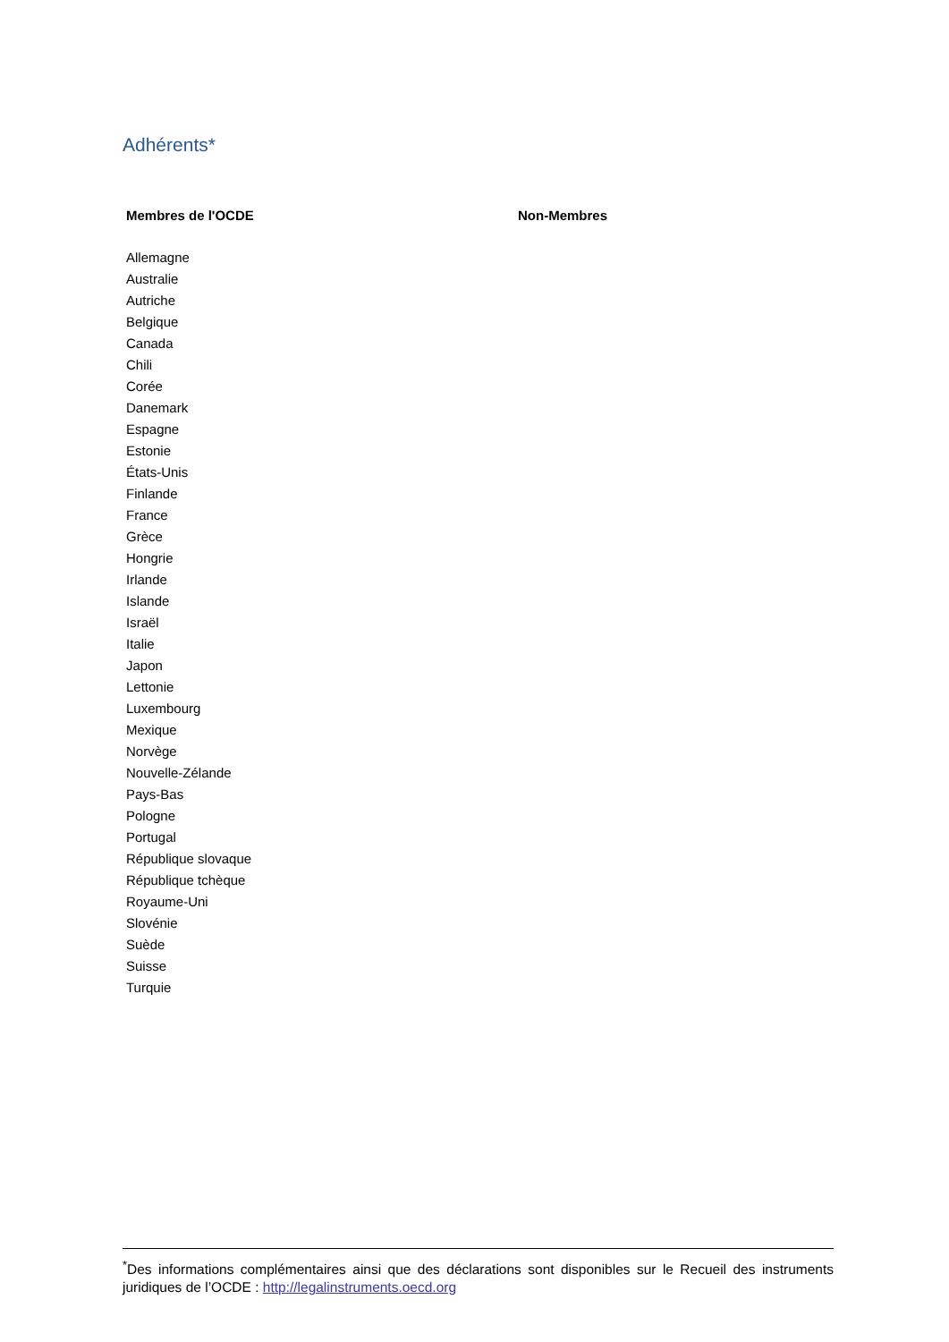Adhérents*
| Membres de l'OCDE | Non-Membres |
| --- | --- |
| Allemagne | |
| Australie | |
| Autriche | |
| Belgique | |
| Canada | |
| Chili | |
| Corée | |
| Danemark | |
| Espagne | |
| Estonie | |
| États-Unis | |
| Finlande | |
| France | |
| Grèce | |
| Hongrie | |
| Irlande | |
| Islande | |
| Israël | |
| Italie | |
| Japon | |
| Lettonie | |
| Luxembourg | |
| Mexique | |
| Norvège | |
| Nouvelle-Zélande | |
| Pays-Bas | |
| Pologne | |
| Portugal | |
| République slovaque | |
| République tchèque | |
| Royaume-Uni | |
| Slovénie | |
| Suède | |
| Suisse | |
| Turquie | |
<sup>*</sup> Des informations complémentaires ainsi que des déclarations sont disponibles sur le Recueil des instruments juridiques de l’OCDE : http://legalinstruments.oecd.org